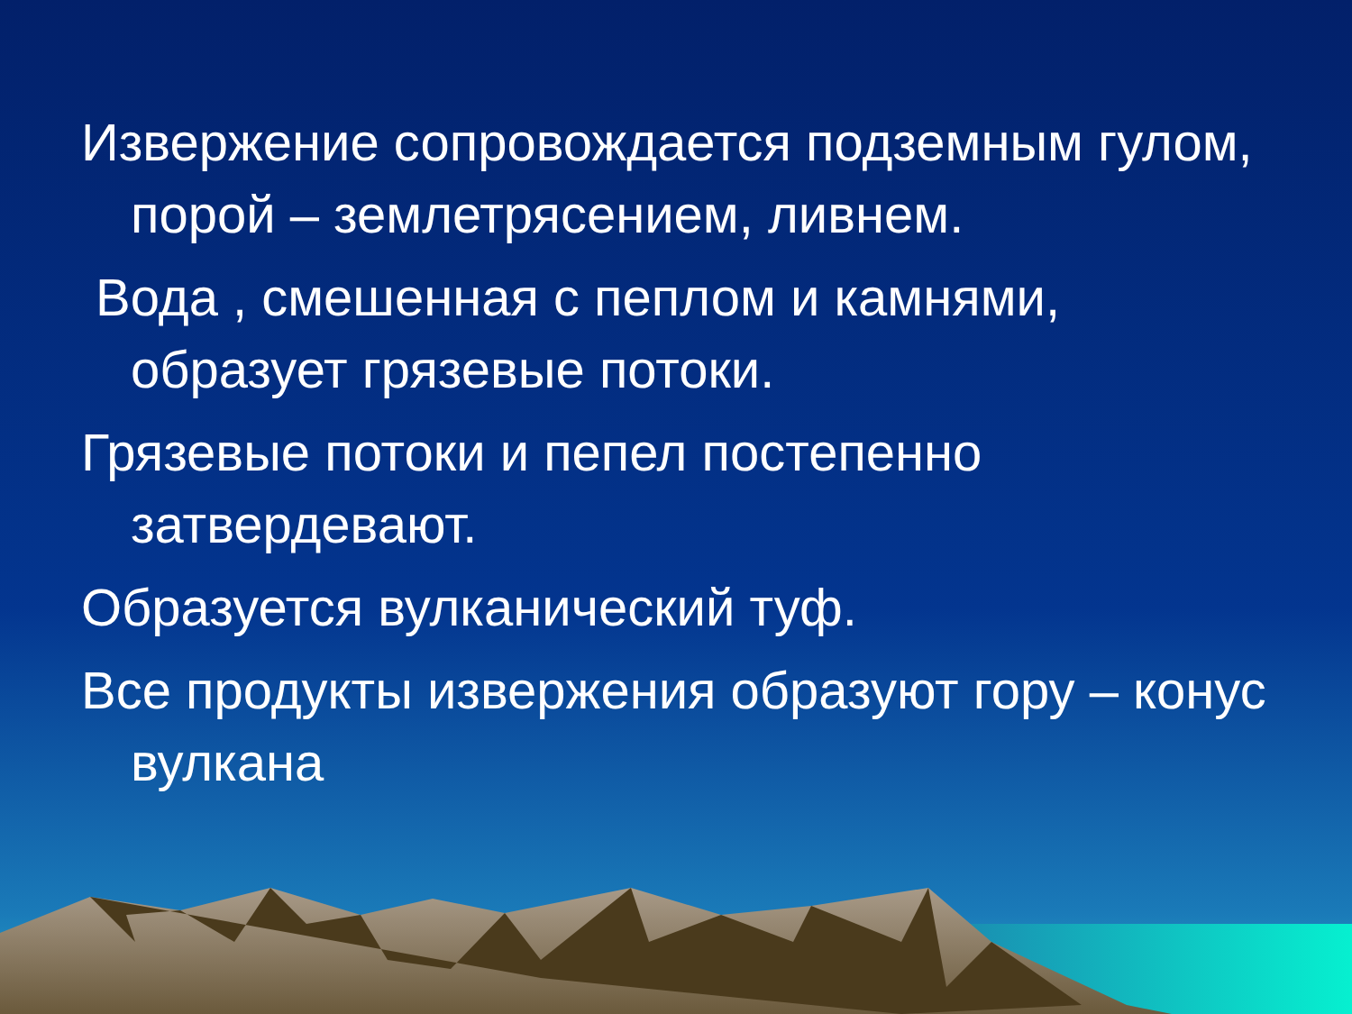Извержение сопровождается подземным гулом, порой – землетрясением, ливнем.
Вода , смешенная с пеплом и камнями, образует грязевые потоки.
Грязевые потоки и пепел постепенно затвердевают.
Образуется вулканический туф.
Все продукты извержения образуют гору – конус вулкана